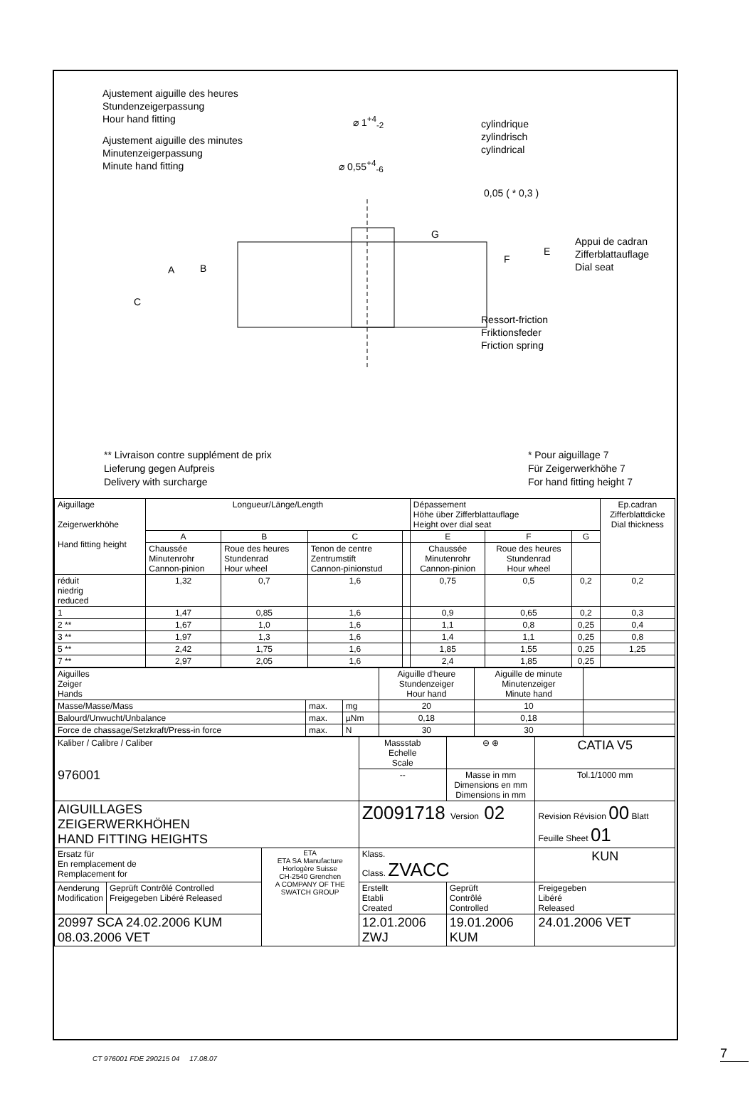Ajustement aiguille des heures
Stundenzeigerpassung
Hour hand fitting
Ajustement aiguille des minutes
Minutenzeigerpassung
Minute hand fitting
⌀ 1<sup>+4</sup><sub>-2</sub>
⌀ 0,55<sup>+4</sup><sub>-6</sub>
cylindrique
zylindrisch
cylindrical
0,05 ( * 0,3 )
Appui de cadran
Zifferblattauflage
Dial seat
Ressort-friction
Friktionsfeder
Friction spring
A B
C
G
F
E
** Livraison contre supplément de prix
Lieferung gegen Aufpreis
Delivery with surcharge
* Pour aiguillage 7
Für Zeigerwerkhöhe 7
For hand fitting height 7
| Aiguillage Zeigerwerkhöhe Hand fitting height | Longueur/Länge/Length | | | | Dépassement Höhe über Zifferblattauflage Height over dial seat | | | Ep.cadran Zifferblattdicke Dial thickness |
| | A | B | C | | E | F | G | |
| | Chaussée Minutenrohr Cannon-pinion | Roue des heures Stundenrad Hour wheel | Tenon de centre Zentrumstift Cannon-pinionstud | | Chaussée Minutenrohr Cannon-pinion | Roue des heures Stundenrad Hour wheel | | |
| réduit niedrig reduced | 1,32 | 0,7 | 1,6 | | 0,75 | 0,5 | 0,2 | 0,2 |
| 1 | 1,47 | 0,85 | 1,6 | | 0,9 | 0,65 | 0,2 | 0,3 |
| 2 ** | 1,67 | 1,0 | 1,6 | | 1,1 | 0,8 | 0,25 | 0,4 |
| 3 ** | 1,97 | 1,3 | 1,6 | | 1,4 | 1,1 | 0,25 | 0,8 |
| 5 ** | 2,42 | 1,75 | 1,6 | | 1,85 | 1,55 | 0,25 | 1,25 |
| 7 ** | 2,97 | 2,05 | 1,6 | | 2,4 | 1,85 | 0,25 | |
| Aiguilles Zeiger Hands | | | Aiguille d'heure Stundenzeiger Hour hand | Aiguille de minute Minutenzeiger Minute hand | |
| Masse/Masse/Mass | max. | mg | 20 | 10 | |
| Balourd/Unwucht/Unbalance | max. | µNm | 0,18 | 0,18 | |
| Force de chassage/Setzkraft/Press-in force | max. | N | 30 | 30 | |
| Kaliber / Calibre / Caliber 976001 | | | Massstab Echelle Scale | ⊖ ⊕ | CATIA V5 |
| | | | -- | Masse in mm Dimensions en mm Dimensions in mm | Tol.1/1000 mm |
| AIGUILLAGES ZEIGERWERKHÖHEN HAND FITTING HEIGHTS | | | Z0091718 Version 02 | | Revision Révision 00 Blatt Feuille Sheet 01 |
| Ersatz für En remplacement de Remplacement for | | ETA ETA SA Manufacture Horlogère Suisse CH-2540 Grenchen A COMPANY OF THE SWATCH GROUP | Klass. Class. ZVACC | | KUN |
| Aenderung Modification | Geprüft Contrôlé Controlled Freigegeben Libéré Released | | Erstellt Etabli Created | Geprüft Contrôlé Controlled | Freigegeben Libéré Released |
| 20997 SCA 24.02.2006 KUM 08.03.2006 VET | | | 12.01.2006 ZWJ | 19.01.2006 KUM | 24.01.2006 VET |
CT 976001 FDE 290215 04 17.08.07
7